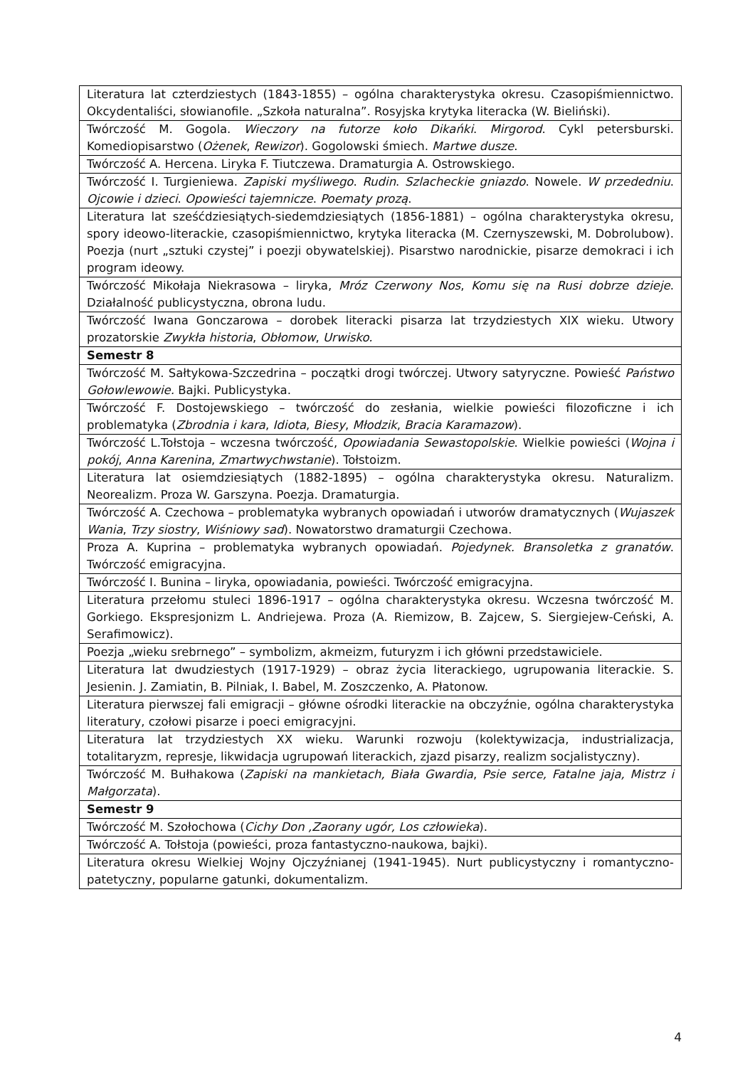| Literatura lat czterdziestych (1843-1855) – ogólna charakterystyka okresu. Czasopiśmiennictwo. Okcydentaliści, słowianofile. „Szkoła naturalna”. Rosyjska krytyka literacka (W. Bieliński). |
| Twórczość M. Gogola. Wieczory na futorze koło Dikańki . Mirgorod . Cykl petersburski. Komediopisarstwo ( Ożenek , Rewizor ). Gogolowski śmiech. Martwe dusze . |
| Twórczość A. Hercena. Liryka F. Tiutczewa. Dramaturgia A. Ostrowskiego. |
| Twórczość I. Turgieniewa. Zapiski myśliwego . Rudin . Szlacheckie gniazdo . Nowele. W przededniu . Ojcowie i dzieci . Opowieści tajemnicze . Poematy prozą . |
| Literatura lat sześćdziesiątych-siedemdziesiątych (1856-1881) – ogólna charakterystyka okresu, spory ideowo-literackie, czasopiśmiennictwo, krytyka literacka (M. Czernyszewski, M. Dobrolubow). Poezja (nurt „sztuki czystej” i poezji obywatelskiej). Pisarstwo narodnickie, pisarze demokraci i ich program ideowy. |
| Twórczość Mikołaja Niekrasowa – liryka, Mróz Czerwony Nos , Komu się na Rusi dobrze dzieje . Działalność publicystyczna, obrona ludu. |
| Twórczość Iwana Gonczarowa – dorobek literacki pisarza lat trzydziestych XIX wieku. Utwory prozatorskie Zwykła historia , Obłomow , Urwisko. |
| Semestr 8 |
| Twórczość M. Sałtykowa-Szczedrina – początki drogi twórczej. Utwory satyryczne. Powieść Państwo Gołowlewowie. Bajki. Publicystyka. |
| Twórczość F. Dostojewskiego – twórczość do zesłania, wielkie powieści filozoficzne i ich problematyka ( Zbrodnia i kara , Idiota , Biesy , Młodzik , Bracia Karamazow ). |
| Twórczość L.Tołstoja – wczesna twórczość, Opowiadania Sewastopolskie . Wielkie powieści ( Wojna i pokój , Anna Karenina , Zmartwychwstanie ). Tołstoizm. |
| Literatura lat osiemdziesiątych (1882-1895) – ogólna charakterystyka okresu. Naturalizm. Neorealizm. Proza W. Garszyna. Poezja. Dramaturgia. |
| Twórczość A. Czechowa – problematyka wybranych opowiadań i utworów dramatycznych ( Wujaszek Wania , Trzy siostry , Wiśniowy sad ). Nowatorstwo dramaturgii Czechowa. |
| Proza A. Kuprina – problematyka wybranych opowiadań. Pojedynek. Bransoletka z granatów . Twórczość emigracyjna. |
| Twórczość I. Bunina – liryka, opowiadania, powieści. Twórczość emigracyjna. |
| Literatura przełomu stuleci 1896-1917 – ogólna charakterystyka okresu. Wczesna twórczość M. Gorkiego. Ekspresjonizm L. Andriejewa. Proza (A. Riemizow, B. Zajcew, S. Siergiejew-Ceński, A. Serafimowicz). |
| Poezja „wieku srebrnego” – symbolizm, akmeizm, futuryzm i ich główni przedstawiciele. |
| Literatura lat dwudziestych (1917-1929) – obraz życia literackiego, ugrupowania literackie. S. Jesienin. J. Zamiatin, B. Pilniak, I. Babel, M. Zoszczenko, A. Płatonow. |
| Literatura pierwszej fali emigracji – główne ośrodki literackie na obczyźnie, ogólna charakterystyka literatury, czołowi pisarze i poeci emigracyjni. |
| Literatura lat trzydziestych XX wieku. Warunki rozwoju (kolektywizacja, industrializacja, totalitaryzm, represje, likwidacja ugrupowań literackich, zjazd pisarzy, realizm socjalistyczny). |
| Twórczość M. Bułhakowa ( Zapiski na mankietach, Biała Gwardia , Psie serce, Fatalne jaja, Mistrz i Małgorzata ). |
| Semestr 9 |
| Twórczość M. Szołochowa ( Cichy Don ,Zaorany ugór, Los człowieka ). |
| Twórczość A. Tołstoja (powieści, proza fantastyczno-naukowa, bajki). |
| Literatura okresu Wielkiej Wojny Ojczyźnianej (1941-1945). Nurt publicystyczny i romantyczno-patetyczny, popularne gatunki, dokumentalizm. |
4